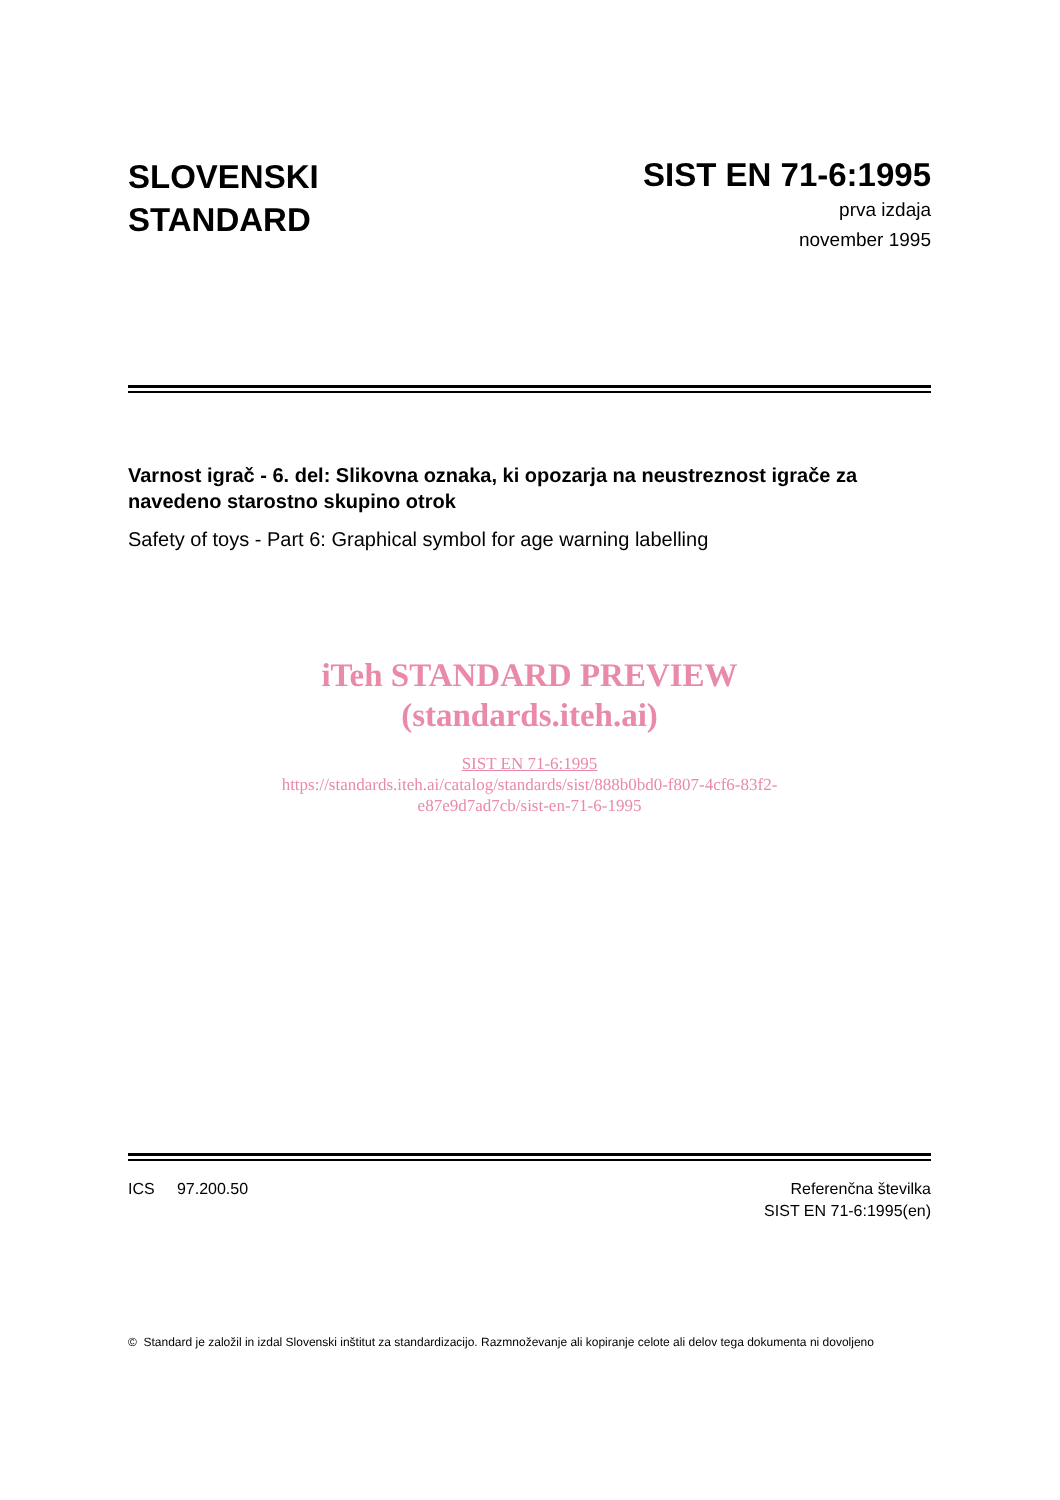SLOVENSKI
STANDARD
SIST EN 71-6:1995
prva izdaja
november 1995
Varnost igrač - 6. del: Slikovna oznaka, ki opozarja na neustreznost igrače za navedeno starostno skupino otrok
Safety of toys - Part 6: Graphical symbol for age warning labelling
iTeh STANDARD PREVIEW
(standards.iteh.ai)
SIST EN 71-6:1995
https://standards.iteh.ai/catalog/standards/sist/888b0bd0-f807-4cf6-83f2-
e87e9d7ad7cb/sist-en-71-6-1995
ICS 97.200.50 Referenčna številka
SIST EN 71-6:1995(en)
© Standard je založil in izdal Slovenski inštitut za standardizacijo. Razmnoževanje ali kopiranje celote ali delov tega dokumenta ni dovoljeno